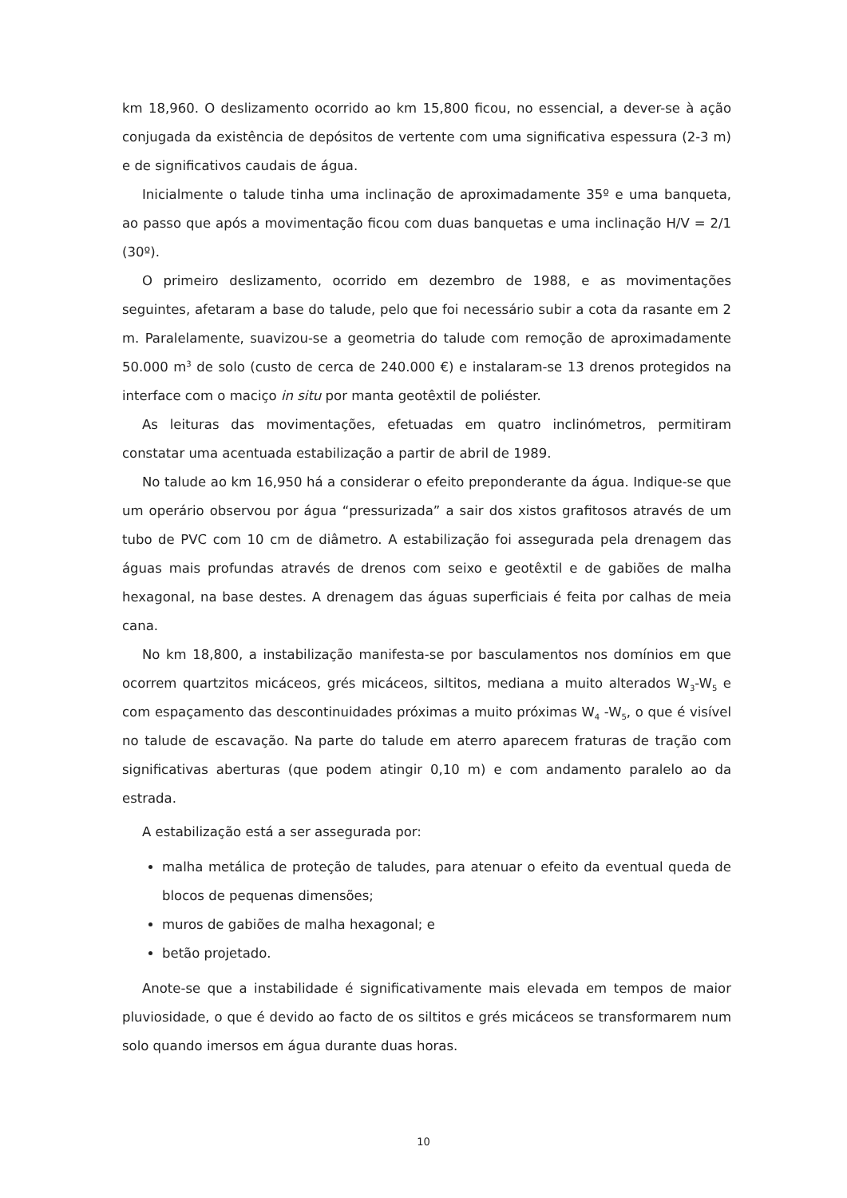km 18,960. O deslizamento ocorrido ao km 15,800 ficou, no essencial, a dever-se à ação conjugada da existência de depósitos de vertente com uma significativa espessura (2-3 m) e de significativos caudais de água.
Inicialmente o talude tinha uma inclinação de aproximadamente 35º e uma banqueta, ao passo que após a movimentação ficou com duas banquetas e uma inclinação H/V = 2/1 (30º).
O primeiro deslizamento, ocorrido em dezembro de 1988, e as movimentações seguintes, afetaram a base do talude, pelo que foi necessário subir a cota da rasante em 2 m. Paralelamente, suavizou-se a geometria do talude com remoção de aproximadamente 50.000 m<sup>3</sup> de solo (custo de cerca de 240.000 €) e instalaram-se 13 drenos protegidos na interface com o maciço in situ por manta geotêxtil de poliéster.
As leituras das movimentações, efetuadas em quatro inclinómetros, permitiram constatar uma acentuada estabilização a partir de abril de 1989.
No talude ao km 16,950 há a considerar o efeito preponderante da água. Indique-se que um operário observou por água “pressurizada” a sair dos xistos grafitosos através de um tubo de PVC com 10 cm de diâmetro. A estabilização foi assegurada pela drenagem das águas mais profundas através de drenos com seixo e geotêxtil e de gabiões de malha hexagonal, na base destes. A drenagem das águas superficiais é feita por calhas de meia cana.
No km 18,800, a instabilização manifesta-se por basculamentos nos domínios em que ocorrem quartzitos micáceos, grés micáceos, siltitos, mediana a muito alterados W<sub>3</sub>-W<sub>5</sub> e com espaçamento das descontinuidades próximas a muito próximas W<sub>4</sub> -W<sub>5</sub>, o que é visível no talude de escavação. Na parte do talude em aterro aparecem fraturas de tração com significativas aberturas (que podem atingir 0,10 m) e com andamento paralelo ao da estrada.
A estabilização está a ser assegurada por:
malha metálica de proteção de taludes, para atenuar o efeito da eventual queda de blocos de pequenas dimensões;
muros de gabiões de malha hexagonal; e
betão projetado.
Anote-se que a instabilidade é significativamente mais elevada em tempos de maior pluviosidade, o que é devido ao facto de os siltitos e grés micáceos se transformarem num solo quando imersos em água durante duas horas.
10